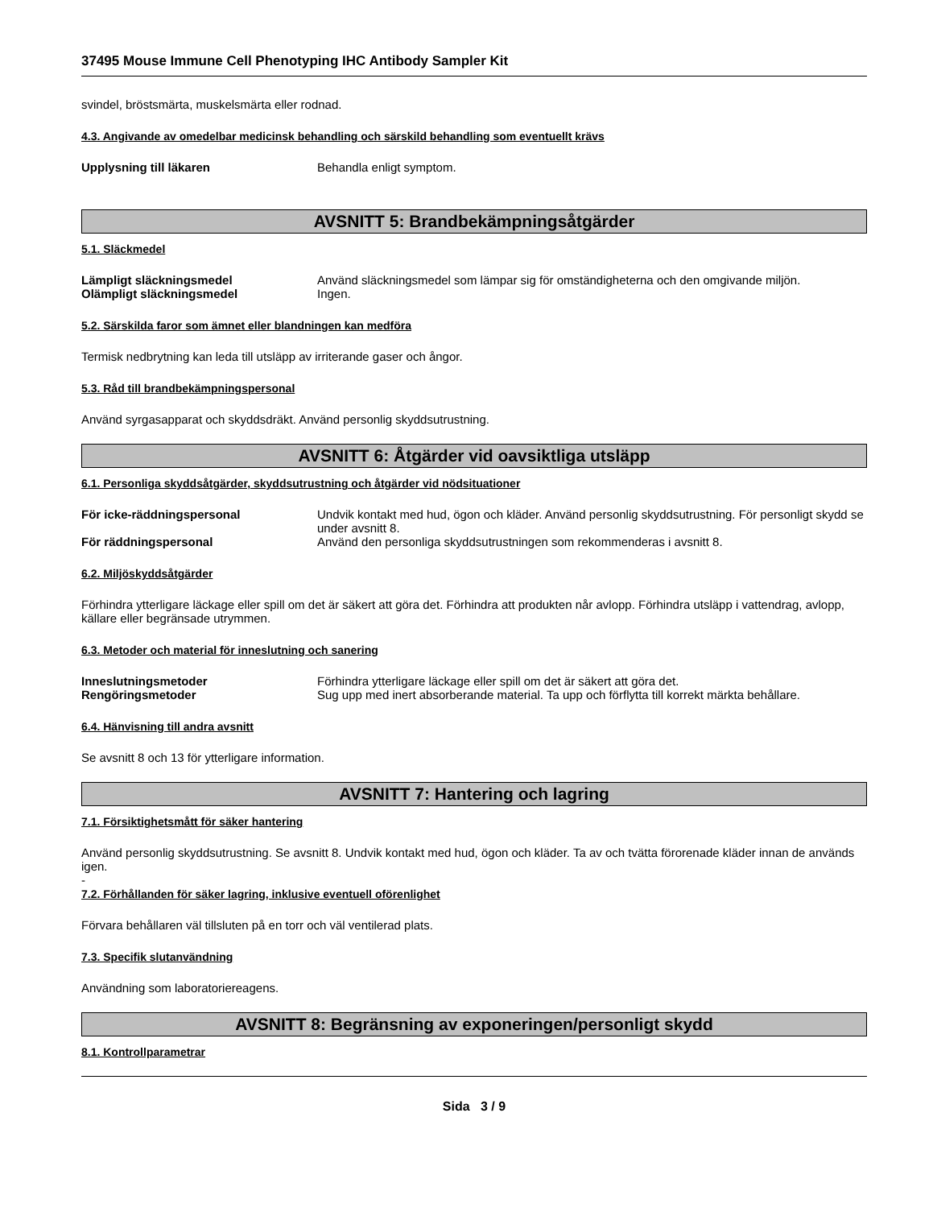37495 Mouse Immune Cell Phenotyping IHC Antibody Sampler Kit
svindel, bröstsmärta, muskelsmärta eller rodnad.
4.3. Angivande av omedelbar medicinsk behandling och särskild behandling som eventuellt krävs
Upplysning till läkaren Behandla enligt symptom.
AVSNITT 5: Brandbekämpningsåtgärder
5.1. Släckmedel
Lämpligt släckningsmedel Använd släckningsmedel som lämpar sig för omständigheterna och den omgivande miljön.
Olämpligt släckningsmedel Ingen.
5.2. Särskilda faror som ämnet eller blandningen kan medföra
Termisk nedbrytning kan leda till utsläpp av irriterande gaser och ångor.
5.3. Råd till brandbekämpningspersonal
Använd syrgasapparat och skyddsdräkt. Använd personlig skyddsutrustning.
AVSNITT 6: Åtgärder vid oavsiktliga utsläpp
6.1. Personliga skyddsåtgärder, skyddsutrustning och åtgärder vid nödsituationer
För icke-räddningspersonal Undvik kontakt med hud, ögon och kläder. Använd personlig skyddsutrustning. För personligt skydd se under avsnitt 8.
För räddningspersonal Använd den personliga skyddsutrustningen som rekommenderas i avsnitt 8.
6.2. Miljöskyddsåtgärder
Förhindra ytterligare läckage eller spill om det är säkert att göra det. Förhindra att produkten når avlopp. Förhindra utsläpp i vattendrag, avlopp, källare eller begränsade utrymmen.
6.3. Metoder och material för inneslutning och sanering
Inneslutningsmetoder Förhindra ytterligare läckage eller spill om det är säkert att göra det.
Rengöringsmetoder Sug upp med inert absorberande material. Ta upp och förflytta till korrekt märkta behållare.
6.4. Hänvisning till andra avsnitt
Se avsnitt 8 och 13 för ytterligare information.
AVSNITT 7: Hantering och lagring
7.1. Försiktighetsmått för säker hantering
Använd personlig skyddsutrustning. Se avsnitt 8. Undvik kontakt med hud, ögon och kläder. Ta av och tvätta förorenade kläder innan de används igen.
-
7.2. Förhållanden för säker lagring, inklusive eventuell oförenlighet
Förvara behållaren väl tillsluten på en torr och väl ventilerad plats.
7.3. Specifik slutanvändning
Användning som laboratoriereagens.
AVSNITT 8: Begränsning av exponeringen/personligt skydd
8.1. Kontrollparametrar
Sida 3 / 9